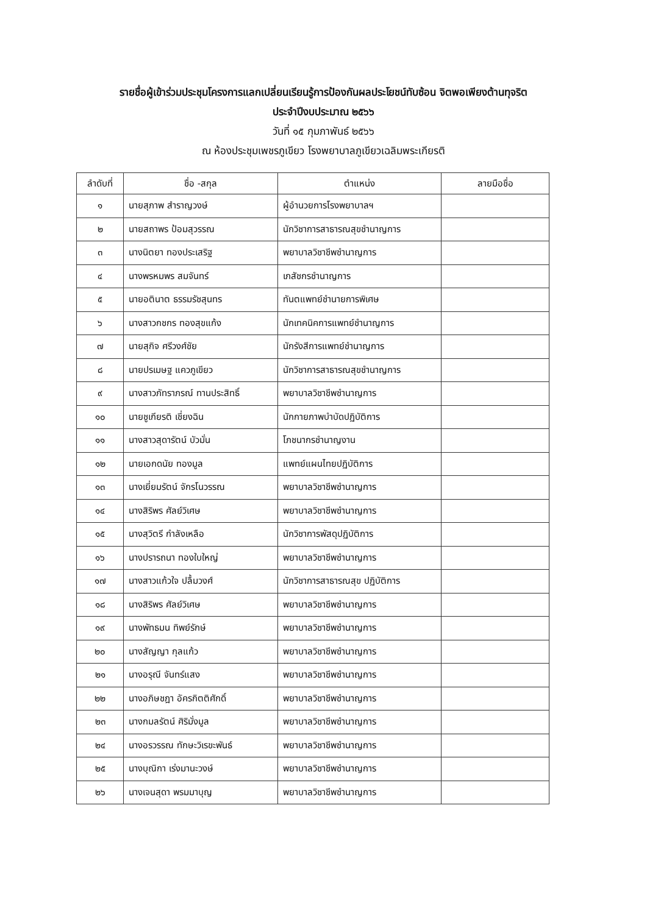รายชื่อผู้เข้าร่วมประชุมโครงการแลกเปลี่ยนเรียนรู้การป้องกันผลประโยชน์ทับซ้อน จิตพอเพียงต้านทุจริต
ประจำปีงบประมาณ ๒๕๖๖
วันที่ ๑๕ กุมภาพันธ์ ๒๕๖๖
ณ ห้องประชุมเพชรภูเขียว โรงพยาบาลภูเขียวเฉลิมพระเกียรติ
| ลำดับที่ | ชื่อ -สกุล | ตำแหน่ง | ลายมือชื่อ |
| --- | --- | --- | --- |
| ๑ | นายสุภาพ สำราญวงษ์ | ผู้อำนวยการโรงพยาบาลฯ | |
| ๒ | นายสถาพร ป้อมสุวรรณ | นักวิชาการสาธารณสุขชำนาญการ | |
| ๓ | นางนิตยา ทองประเสริฐ | พยาบาลวิชาชีพชำนาญการ | |
| ๔ | นางพรหมพร สมจันทร์ | เภสัชกรชำนาญการ | |
| ๕ | นายอตินาต ธรรมรัชสุนทร | ทันตแพทย์ชำนายการพิเศษ | |
| ๖ | นางสาวกชกร ทองสุขแก้ง | นักเทคนิคการแพทย์ชำนาญการ | |
| ๗ | นายสุกิจ ศรีวงศ์ชัย | นักรังสีการแพทย์ชำนาญการ | |
| ๘ | นายปรเมษฐ แควภูเขียว | นักวิชาการสาธารณสุขชำนาญการ | |
| ๙ | นางสาวภัทราภรณ์ ทานประสิทธิ์ | พยาบาลวิชาชีพชำนาญการ | |
| ๑๐ | นายชูเกียรติ เชี่ยงฉิน | นักกายภาพบำบัดปฏิบัติการ | |
| ๑๑ | นางสาวสุดารัตน์ บัวมั่น | โภชนากรชำนาญงาน | |
| ๑๒ | นายเอกดนัย ทองมูล | แพทย์แผนไทยปฏิบัติการ | |
| ๑๓ | นางเยี่ยมรัตน์ จักรโนวรรณ | พยาบาลวิชาชีพชำนาญการ | |
| ๑๔ | นางสิริพร ศัลย์วิเศษ | พยาบาลวิชาชีพชำนาญการ | |
| ๑๕ | นางสุวิตรี กำลังเหลือ | นักวิชาการพัสดุปฏิบัติการ | |
| ๑๖ | นางปรารถนา ทองใบใหญ่ | พยาบาลวิชาชีพชำนาญการ | |
| ๑๗ | นางสาวแก้วใจ ปลื้มวงศ์ | นักวิชาการสาธารณสุข ปฏิบัติการ | |
| ๑๘ | นางสิริพร ศัลย์วิเศษ | พยาบาลวิชาชีพชำนาญการ | |
| ๑๙ | นางพัทธมน ทิพย์รักษ์ | พยาบาลวิชาชีพชำนาญการ | |
| ๒๐ | นางสัญญา กุลแก้ว | พยาบาลวิชาชีพชำนาญการ | |
| ๒๑ | นางอรุณี จันทร์แสง | พยาบาลวิชาชีพชำนาญการ | |
| ๒๒ | นางอภิษชฎา อัครกิตติศักดิ์ | พยาบาลวิชาชีพชำนาญการ | |
| ๒๓ | นางกมลรัตน์ ศิริมั่งมูล | พยาบาลวิชาชีพชำนาญการ | |
| ๒๔ | นางอรวรรณ ทักษะวิเรขะพันธ์ | พยาบาลวิชาชีพชำนาญการ | |
| ๒๕ | นางบุณิกา เร่งมานะวงษ์ | พยาบาลวิชาชีพชำนาญการ | |
| ๒๖ | นางเจนสุดา พรมมาบุญ | พยาบาลวิชาชีพชำนาญการ | |